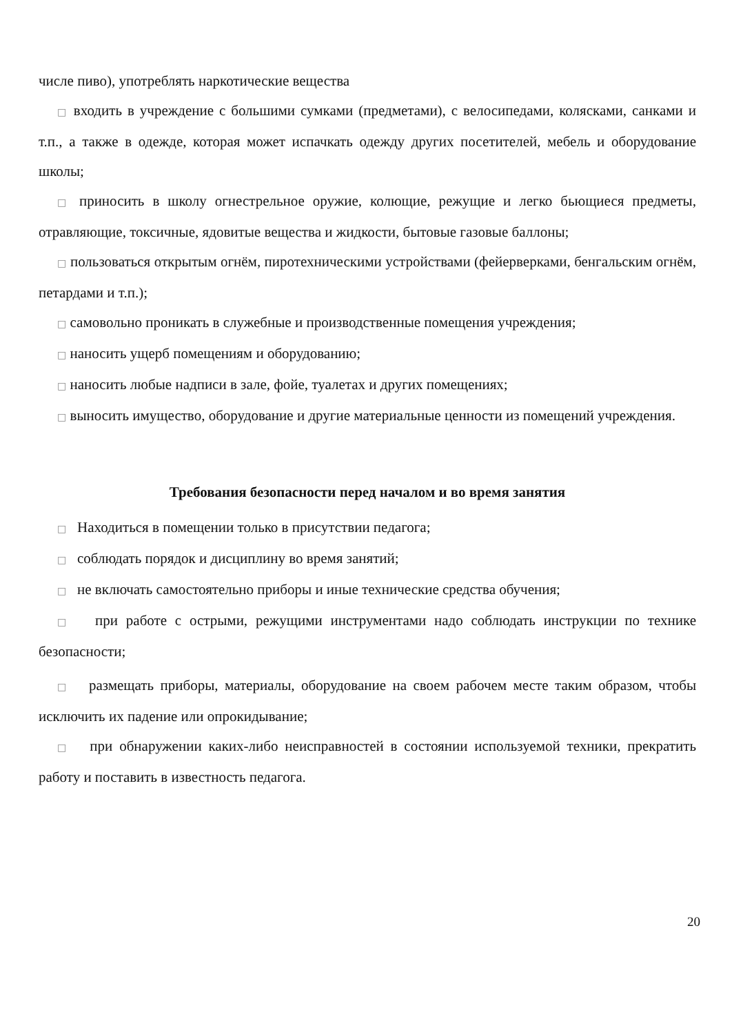числе пиво), употреблять наркотические вещества
□ входить в учреждение с большими сумками (предметами), с велосипедами, колясками, санками и т.п., а также в одежде, которая может испачкать одежду других посетителей, мебель и оборудование школы;
□ приносить в школу огнестрельное оружие, колющие, режущие и легко бьющиеся предметы, отравляющие, токсичные, ядовитые вещества и жидкости, бытовые газовые баллоны;
□ пользоваться открытым огнём, пиротехническими устройствами (фейерверками, бенгальским огнём, петардами и т.п.);
□ самовольно проникать в служебные и производственные помещения учреждения;
□ наносить ущерб помещениям и оборудованию;
□ наносить любые надписи в зале, фойе, туалетах и других помещениях;
□ выносить имущество, оборудование и другие материальные ценности из помещений учреждения.
Требования безопасности перед началом и во время занятия
□ Находиться в помещении только в присутствии педагога;
□ соблюдать порядок и дисциплину во время занятий;
□ не включать самостоятельно приборы и иные технические средства обучения;
□ при работе с острыми, режущими инструментами надо соблюдать инструкции по технике безопасности;
□ размещать приборы, материалы, оборудование на своем рабочем месте таким образом, чтобы исключить их падение или опрокидывание;
□ при обнаружении каких-либо неисправностей в состоянии используемой техники, прекратить работу и поставить в известность педагога.
20